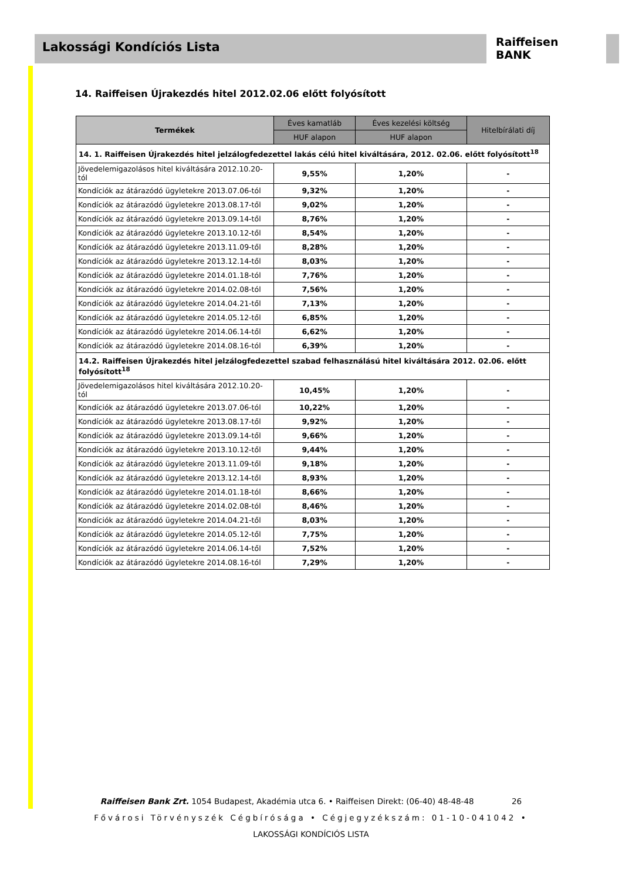Lakossági Kondíciós Lista
Raiffeisen
BANK
14. Raiffeisen Újrakezdés hitel 2012.02.06 előtt folyósított
| Termékek | Éves kamatláb | Éves kezelési költség | Hitelbírálati díj |
| --- | --- | --- | --- |
| | HUF alapon | HUF alapon | |
| 14. 1. Raiffeisen Újrakezdés hitel jelzálogfedezettel lakás célú hitel kiváltására, 2012. 02.06. előtt folyósított<sup>18</sup> | | | |
| Jövedelemigazolásos hitel kiváltására 2012.10.20-tól | 9,55% | 1,20% | - |
| Kondíciók az átárazódó ügyletekre 2013.07.06-tól | 9,32% | 1,20% | - |
| Kondíciók az átárazódó ügyletekre 2013.08.17-től | 9,02% | 1,20% | - |
| Kondíciók az átárazódó ügyletekre 2013.09.14-től | 8,76% | 1,20% | - |
| Kondíciók az átárazódó ügyletekre 2013.10.12-től | 8,54% | 1,20% | - |
| Kondíciók az átárazódó ügyletekre 2013.11.09-től | 8,28% | 1,20% | - |
| Kondíciók az átárazódó ügyletekre 2013.12.14-től | 8,03% | 1,20% | - |
| Kondíciók az átárazódó ügyletekre 2014.01.18-tól | 7,76% | 1,20% | - |
| Kondíciók az átárazódó ügyletekre 2014.02.08-tól | 7,56% | 1,20% | - |
| Kondíciók az átárazódó ügyletekre 2014.04.21-től | 7,13% | 1,20% | - |
| Kondíciók az átárazódó ügyletekre 2014.05.12-től | 6,85% | 1,20% | - |
| Kondíciók az átárazódó ügyletekre 2014.06.14-től | 6,62% | 1,20% | - |
| Kondíciók az átárazódó ügyletekre 2014.08.16-tól | 6,39% | 1,20% | - |
| 14.2. Raiffeisen Újrakezdés hitel jelzálogfedezettel szabad felhasználású hitel kiváltására 2012. 02.06. előtt folyósított<sup>18</sup> | | | |
| Jövedelemigazolásos hitel kiváltására 2012.10.20-tól | 10,45% | 1,20% | - |
| Kondíciók az átárazódó ügyletekre 2013.07.06-tól | 10,22% | 1,20% | - |
| Kondíciók az átárazódó ügyletekre 2013.08.17-től | 9,92% | 1,20% | - |
| Kondíciók az átárazódó ügyletekre 2013.09.14-től | 9,66% | 1,20% | - |
| Kondíciók az átárazódó ügyletekre 2013.10.12-től | 9,44% | 1,20% | - |
| Kondíciók az átárazódó ügyletekre 2013.11.09-től | 9,18% | 1,20% | - |
| Kondíciók az átárazódó ügyletekre 2013.12.14-től | 8,93% | 1,20% | - |
| Kondíciók az átárazódó ügyletekre 2014.01.18-tól | 8,66% | 1,20% | - |
| Kondíciók az átárazódó ügyletekre 2014.02.08-tól | 8,46% | 1,20% | - |
| Kondíciók az átárazódó ügyletekre 2014.04.21-től | 8,03% | 1,20% | - |
| Kondíciók az átárazódó ügyletekre 2014.05.12-től | 7,75% | 1,20% | - |
| Kondíciók az átárazódó ügyletekre 2014.06.14-től | 7,52% | 1,20% | - |
| Kondíciók az átárazódó ügyletekre 2014.08.16-tól | 7,29% | 1,20% | - |
Raiffeisen Bank Zrt. 1054 Budapest, Akadémia utca 6. • Raiffeisen Direkt: (06-40) 48-48-48 26
Fővárosi Törvényszék Cégbírósága • Cégjegyzékszám: 01-10-041042 •
LAKOSSÁGI KONDÍCIÓS LISTA